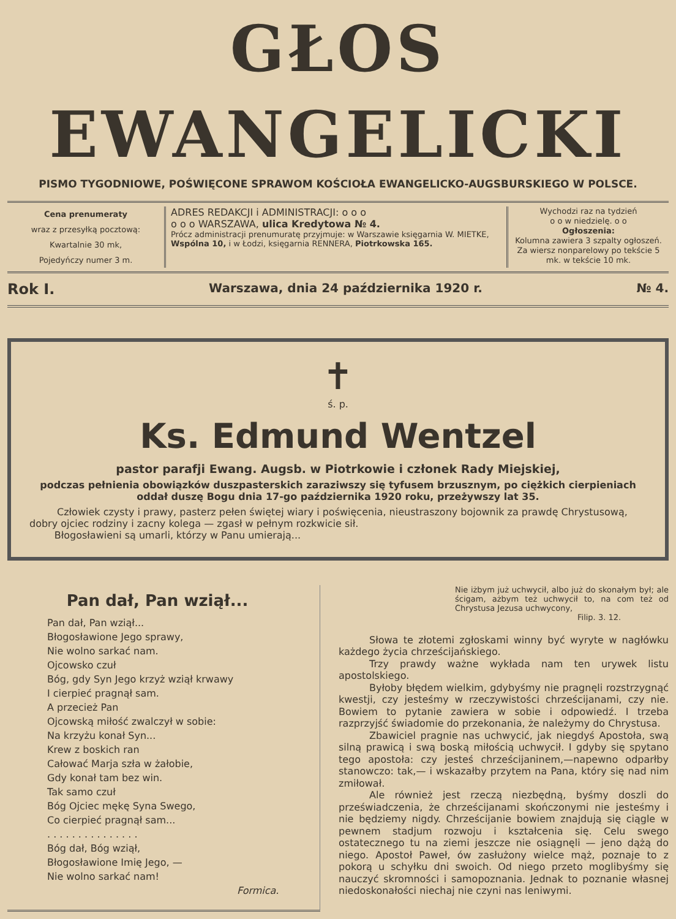GŁOS EWANGELICKI
PISMO TYGODNIOWE, POŚWIĘCONE SPRAWOM KOŚCIOŁA EWANGELICKO-AUGSBURSKIEGO W POLSCE.
Cena prenumeraty
wraz z przesyłką pocztową:
Kwartalnie 30 mk,
Pojedyńczy numer 3 m.
ADRES REDAKCJI i ADMINISTRACJI: o o o
o o o WARSZAWA, ulica Kredytowa № 4.
Prócz administracji prenumuratę przyjmuje: w Warszawie księgarnia W. MIETKE, Wspólna 10, i w Łodzi, księgarnia RENNERA, Piotrkowska 165.
Wychodzi raz na tydzień
o o w niedzielę. o o
Ogłoszenia:
Kolumna zawiera 3 szpalty ogłoszeń. Za wiersz nonparelowy po tekście 5 mk. w tekście 10 mk.
Rok I. Warszawa, dnia 24 października 1920 r. № 4.
✝
ś. p.
Ks. Edmund Wentzel
pastor parafji Ewang. Augsb. w Piotrkowie i członek Rady Miejskiej,
podczas pełnienia obowiązków duszpasterskich zaraziwszy się tyfusem brzusznym, po ciężkich cierpieniach oddał duszę Bogu dnia 17-go października 1920 roku, przeżywszy lat 35.
Człowiek czysty i prawy, pasterz pełen świętej wiary i poświęcenia, nieustraszony bojownik za prawdę Chrystusową, dobry ojciec rodziny i zacny kolega — zgasł w pełnym rozkwicie sił.
Błogosławieni są umarli, którzy w Panu umierają...
Pan dał, Pan wziął...
Pan dał, Pan wziął...
Błogosławione Jego sprawy,
Nie wolno sarkać nam.
Ojcowsko czuł
Bóg, gdy Syn Jego krzyż wziął krwawy
I cierpieć pragnął sam.
A przecież Pan
Ojcowską miłość zwalczył w sobie:
Na krzyżu konał Syn...
Krew z boskich ran
Całować Marja szła w żałobie,
Gdy konał tam bez win.
Tak samo czuł
Bóg Ojciec mękę Syna Swego,
Co cierpieć pragnął sam...
. . . . . . . . . . . . . . .
Bóg dał, Bóg wziął,
Błogosławione Imię Jego, —
Nie wolno sarkać nam!
Formica.
Nie iżbym już uchwycił, albo już do skonałym był; ale ścigam, ażbym też uchwycił to, na com też od Chrystusa Jezusa uchwycony,
Filip. 3. 12.
Słowa te złotemi zgłoskami winny być wyryte w nagłówku każdego życia chrześcijańskiego.
Trzy prawdy ważne wykłada nam ten urywek listu apostolskiego.
Byłoby błędem wielkim, gdybyśmy nie pragnęli rozstrzygnąć kwestji, czy jesteśmy w rzeczywistości chrześcijanami, czy nie. Bowiem to pytanie zawiera w sobie i odpowiedź. I trzeba razprzyjść świadomie do przekonania, że należymy do Chrystusa.
Zbawiciel pragnie nas uchwycić, jak niegdyś Apostoła, swą silną prawicą i swą boską miłością uchwycił. I gdyby się spytano tego apostoła: czy jesteś chrześcijaninem,—napewno odparłby stanowczo: tak,— i wskazałby przytem na Pana, który się nad nim zmiłował.
Ale również jest rzeczą niezbędną, byśmy doszli do przeświadczenia, że chrześcijanami skończonymi nie jesteśmy i nie będziemy nigdy. Chrześcijanie bowiem znajdują się ciągle w pewnem stadjum rozwoju i kształcenia się. Celu swego ostatecznego tu na ziemi jeszcze nie osiągnęli — jeno dążą do niego. Apostoł Paweł, ów zasłużony wielce mąż, poznaje to z pokorą u schyłku dni swoich. Od niego przeto moglibyśmy się nauczyć skromności i samopoznania. Jednak to poznanie własnej niedoskonałości niechaj nie czyni nas leniwymi.